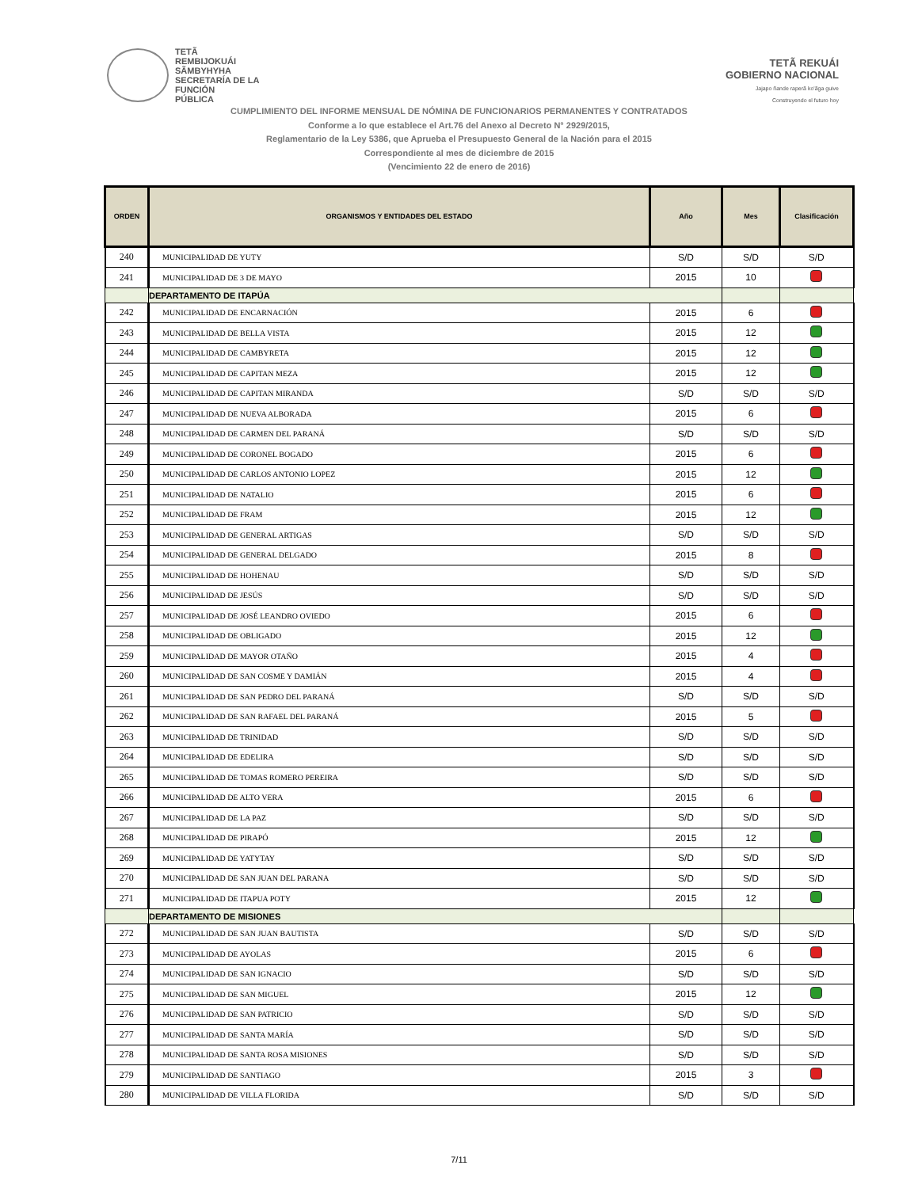TETÃ
REMBIJOKUÁI
SÃMBYHYHA
SECRETARÍA DE LA
FUNCIÓN
PÚBLICA
TETÃ REKUÁI
GOBIERNO NACIONAL
Jajapo ñande raperã ko'ãga guive
Construyendo el futuro hoy
CUMPLIMIENTO DEL INFORME MENSUAL DE NÓMINA DE FUNCIONARIOS PERMANENTES Y CONTRATADOS
Conforme a lo que establece el Art.76 del Anexo al Decreto N° 2929/2015,
Reglamentario de la Ley 5386, que Aprueba el Presupuesto General de la Nación para el 2015
Correspondiente al mes de diciembre de 2015
(Vencimiento 22 de enero de 2016)
| ORDEN | ORGANISMOS Y ENTIDADES DEL ESTADO | Año | Mes | Clasificación |
| --- | --- | --- | --- | --- |
| 240 | MUNICIPALIDAD DE YUTY | S/D | S/D | S/D |
| 241 | MUNICIPALIDAD DE 3 DE MAYO | 2015 | 10 | |
| | DEPARTAMENTO DE ITAPÚA | | | |
| 242 | MUNICIPALIDAD DE ENCARNACIÓN | 2015 | 6 | |
| 243 | MUNICIPALIDAD DE BELLA VISTA | 2015 | 12 | |
| 244 | MUNICIPALIDAD DE CAMBYRETA | 2015 | 12 | |
| 245 | MUNICIPALIDAD DE CAPITAN MEZA | 2015 | 12 | |
| 246 | MUNICIPALIDAD DE CAPITAN MIRANDA | S/D | S/D | S/D |
| 247 | MUNICIPALIDAD DE NUEVA ALBORADA | 2015 | 6 | |
| 248 | MUNICIPALIDAD DE CARMEN DEL PARANÁ | S/D | S/D | S/D |
| 249 | MUNICIPALIDAD DE CORONEL BOGADO | 2015 | 6 | |
| 250 | MUNICIPALIDAD DE CARLOS ANTONIO LOPEZ | 2015 | 12 | |
| 251 | MUNICIPALIDAD DE NATALIO | 2015 | 6 | |
| 252 | MUNICIPALIDAD DE FRAM | 2015 | 12 | |
| 253 | MUNICIPALIDAD DE GENERAL ARTIGAS | S/D | S/D | S/D |
| 254 | MUNICIPALIDAD DE GENERAL DELGADO | 2015 | 8 | |
| 255 | MUNICIPALIDAD DE HOHENAU | S/D | S/D | S/D |
| 256 | MUNICIPALIDAD DE JESÚS | S/D | S/D | S/D |
| 257 | MUNICIPALIDAD DE JOSÉ LEANDRO OVIEDO | 2015 | 6 | |
| 258 | MUNICIPALIDAD DE OBLIGADO | 2015 | 12 | |
| 259 | MUNICIPALIDAD DE MAYOR OTAÑO | 2015 | 4 | |
| 260 | MUNICIPALIDAD DE SAN COSME Y DAMIÁN | 2015 | 4 | |
| 261 | MUNICIPALIDAD DE SAN PEDRO DEL PARANÁ | S/D | S/D | S/D |
| 262 | MUNICIPALIDAD DE SAN RAFAEL DEL PARANÁ | 2015 | 5 | |
| 263 | MUNICIPALIDAD DE TRINIDAD | S/D | S/D | S/D |
| 264 | MUNICIPALIDAD DE EDELIRA | S/D | S/D | S/D |
| 265 | MUNICIPALIDAD DE TOMAS ROMERO PEREIRA | S/D | S/D | S/D |
| 266 | MUNICIPALIDAD DE ALTO VERA | 2015 | 6 | |
| 267 | MUNICIPALIDAD DE LA PAZ | S/D | S/D | S/D |
| 268 | MUNICIPALIDAD DE PIRAPÓ | 2015 | 12 | |
| 269 | MUNICIPALIDAD DE YATYTAY | S/D | S/D | S/D |
| 270 | MUNICIPALIDAD DE SAN JUAN DEL PARANA | S/D | S/D | S/D |
| 271 | MUNICIPALIDAD DE ITAPUA POTY | 2015 | 12 | |
| | DEPARTAMENTO DE MISIONES | | | |
| 272 | MUNICIPALIDAD DE SAN JUAN BAUTISTA | S/D | S/D | S/D |
| 273 | MUNICIPALIDAD DE AYOLAS | 2015 | 6 | |
| 274 | MUNICIPALIDAD DE SAN IGNACIO | S/D | S/D | S/D |
| 275 | MUNICIPALIDAD DE SAN MIGUEL | 2015 | 12 | |
| 276 | MUNICIPALIDAD DE SAN PATRICIO | S/D | S/D | S/D |
| 277 | MUNICIPALIDAD DE SANTA MARÍA | S/D | S/D | S/D |
| 278 | MUNICIPALIDAD DE SANTA ROSA MISIONES | S/D | S/D | S/D |
| 279 | MUNICIPALIDAD DE SANTIAGO | 2015 | 3 | |
| 280 | MUNICIPALIDAD DE VILLA FLORIDA | S/D | S/D | S/D |
7/11